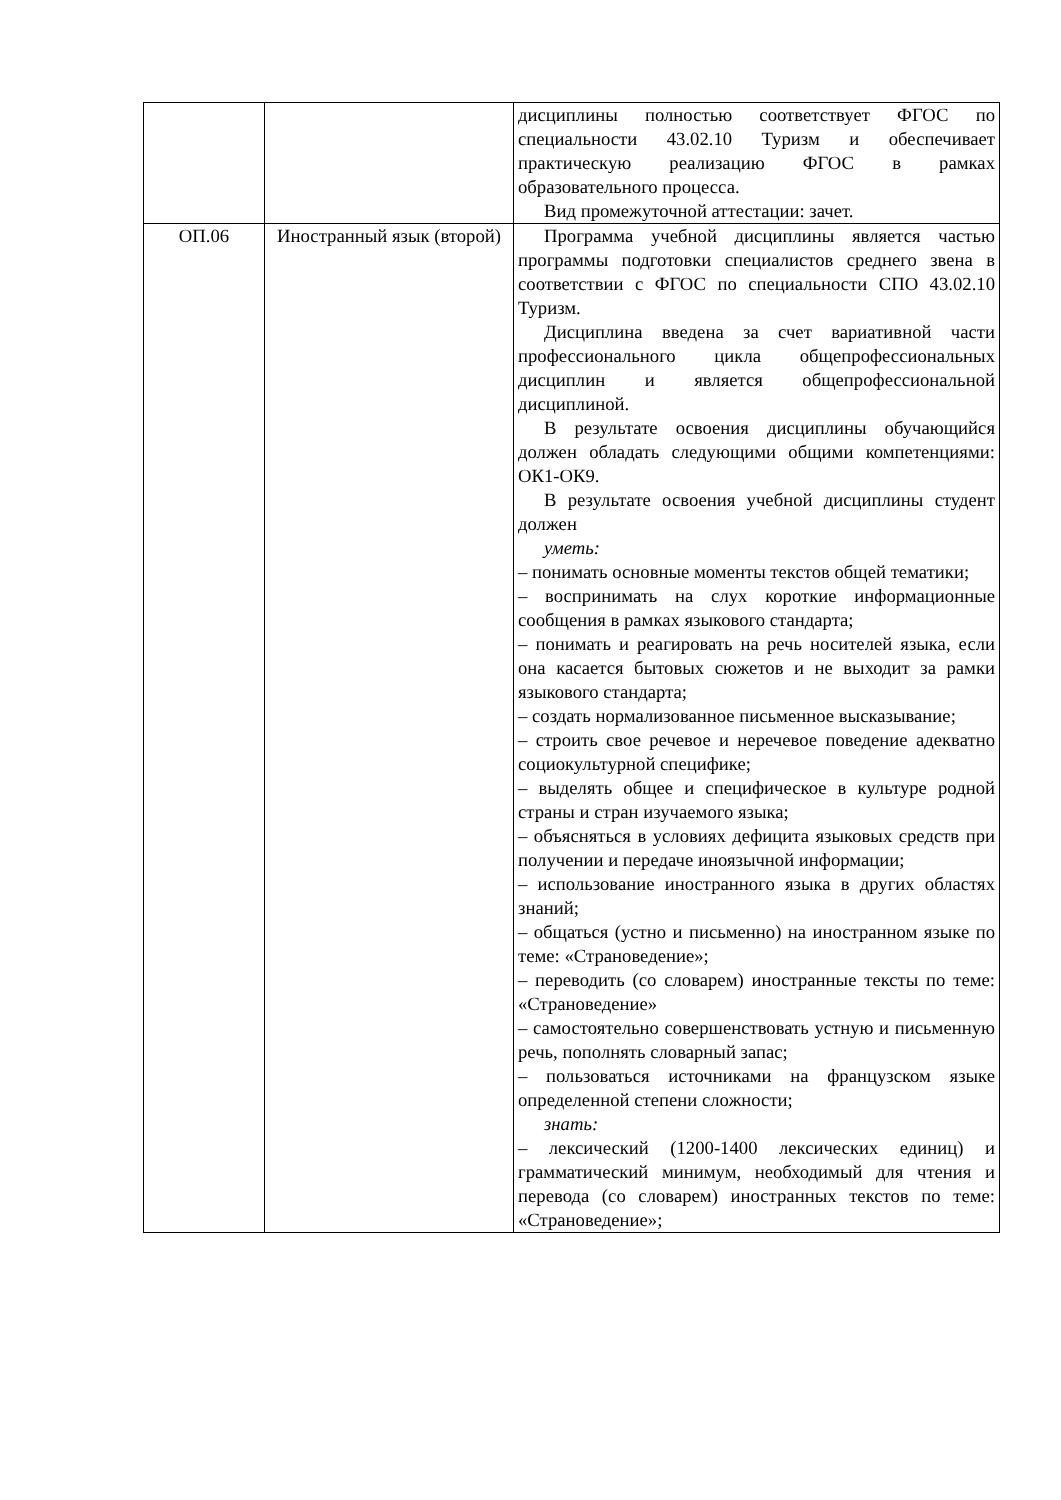| | | дисциплины полностью соответствует ФГОС по специальности 43.02.10 Туризм и обеспечивает практическую реализацию ФГОС в рамках образовательного процесса. Вид промежуточной аттестации: зачет. |
| ОП.06 | Иностранный язык (второй) | Программа учебной дисциплины является частью программы подготовки специалистов среднего звена в соответствии с ФГОС по специальности СПО 43.02.10 Туризм. Дисциплина введена за счет вариативной части профессионального цикла общепрофессиональных дисциплин и является общепрофессиональной дисциплиной. В результате освоения дисциплины обучающийся должен обладать следующими общими компетенциями: ОК1-ОК9. В результате освоения учебной дисциплины студент должен уметь: – понимать основные моменты текстов общей тематики; – воспринимать на слух короткие информационные сообщения в рамках языкового стандарта; – понимать и реагировать на речь носителей языка, если она касается бытовых сюжетов и не выходит за рамки языкового стандарта; – создать нормализованное письменное высказывание; – строить свое речевое и неречевое поведение адекватно социокультурной специфике; – выделять общее и специфическое в культуре родной страны и стран изучаемого языка; – объясняться в условиях дефицита языковых средств при получении и передаче иноязычной информации; – использование иностранного языка в других областях знаний; – общаться (устно и письменно) на иностранном языке по теме: «Страноведение»; – переводить (со словарем) иностранные тексты по теме: «Страноведение» – самостоятельно совершенствовать устную и письменную речь, пополнять словарный запас; – пользоваться источниками на французском языке определенной степени сложности; знать: – лексический (1200-1400 лексических единиц) и грамматический минимум, необходимый для чтения и перевода (со словарем) иностранных текстов по теме: «Страноведение»; |